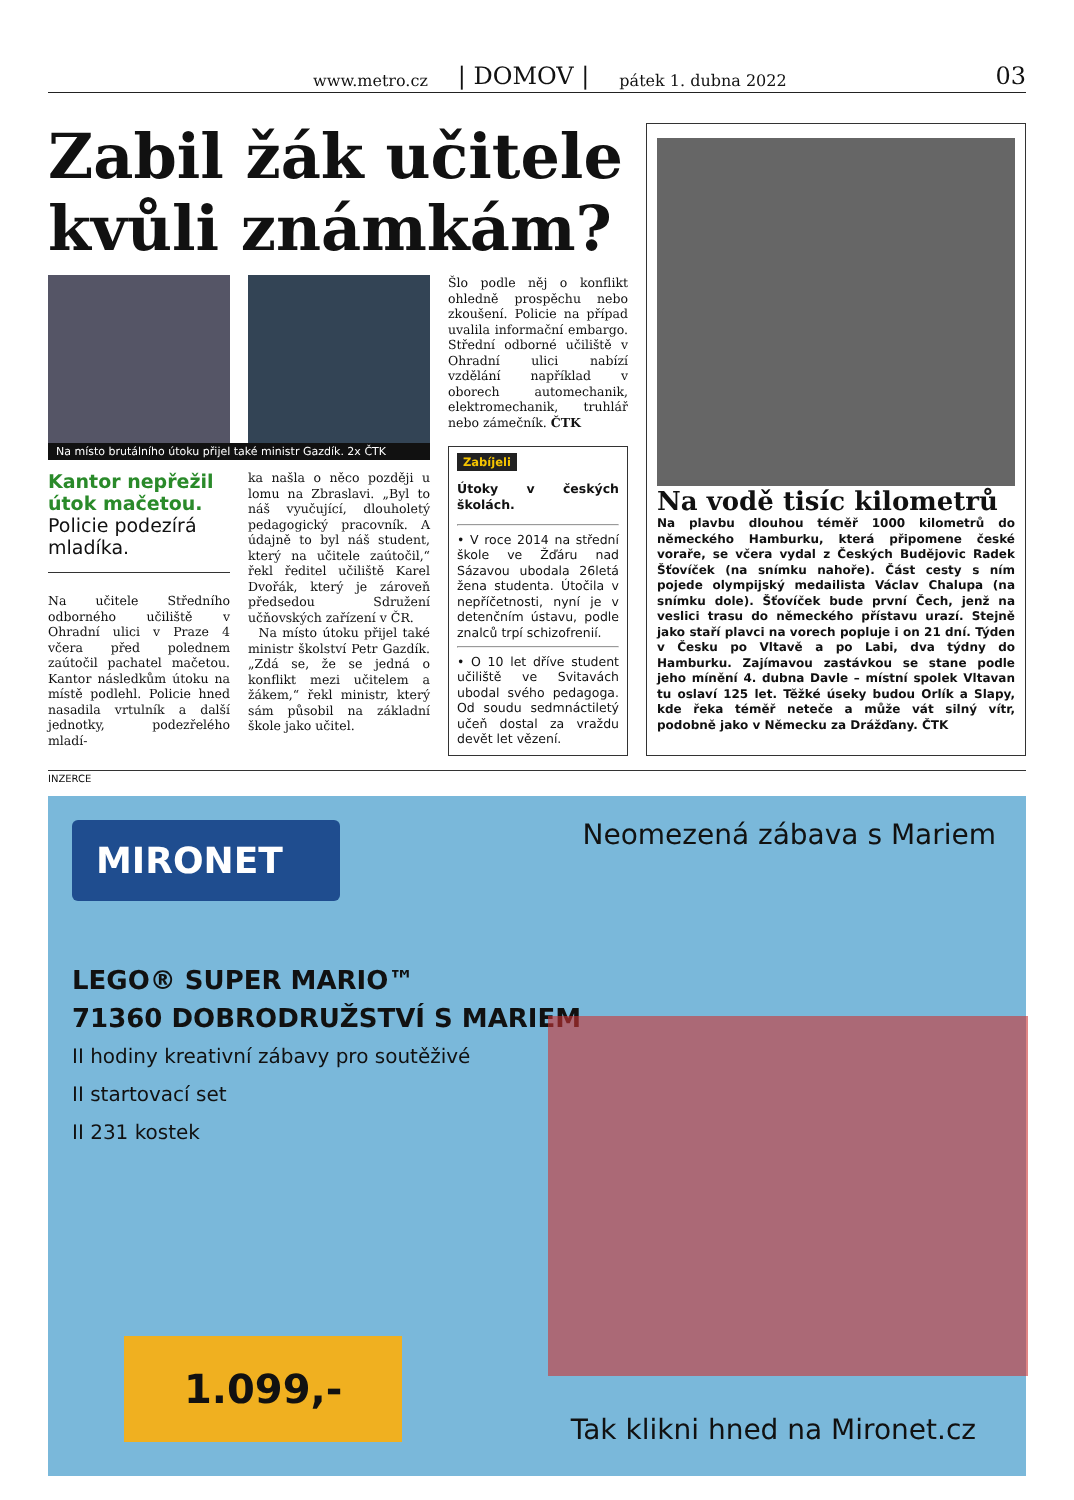www.metro.cz | DOMOV | pátek 1. dubna 2022 03
Zabil žák učitele kvůli známkám?
Na místo brutálního útoku přijel také ministr Gazdík. 2x ČTK
Kantor nepřežil útok mačetou.
Policie podezírá mladíka.
Na učitele Středního odborného učiliště v Ohradní ulici v Praze 4 včera před polednem zaútočil pachatel mačetou. Kantor následkům útoku na místě podlehl. Policie hned nasadila vrtulník a další jednotky, podezřelého mladí-
ka našla o něco později u lomu na Zbraslavi. „Byl to náš vyučující, dlouholetý pedagogický pracovník. A údajně to byl náš student, který na učitele zaútočil,“ řekl ředitel učiliště Karel Dvořák, který je zároveň předsedou Sdružení učňovských zařízení v ČR.
Na místo útoku přijel také ministr školství Petr Gazdík. „Zdá se, že se jedná o konflikt mezi učitelem a žákem,“ řekl ministr, který sám působil na základní škole jako učitel.
Šlo podle něj o konflikt ohledně prospěchu nebo zkoušení. Policie na případ uvalila informační embargo. Střední odborné učiliště v Ohradní ulici nabízí vzdělání například v oborech automechanik, elektromechanik, truhlář nebo zámečník. ČTK
Zabíjeli
Útoky v českých školách.
• V roce 2014 na střední škole ve Žďáru nad Sázavou ubodala 26letá žena studenta. Útočila v nepříčetnosti, nyní je v detenčním ústavu, podle znalců trpí schizofrenií.
• O 10 let dříve student učiliště ve Svitavách ubodal svého pedagoga. Od soudu sedmnáctiletý učeň dostal za vraždu devět let vězení.
Na vodě tisíc kilometrů
Na plavbu dlouhou téměř 1000 kilometrů do německého Hamburku, která připomene české voraře, se včera vydal z Českých Budějovic Radek Šťovíček (na snímku nahoře). Část cesty s ním pojede olympijský medailista Václav Chalupa (na snímku dole). Šťovíček bude první Čech, jenž na veslici trasu do německého přístavu urazí. Stejně jako staří plavci na vorech popluje i on 21 dní. Týden v Česku po Vltavě a po Labi, dva týdny do Hamburku. Zajímavou zastávkou se stane podle jeho mínění 4. dubna Davle – místní spolek Vltavan tu oslaví 125 let. Těžké úseky budou Orlík a Slapy, kde řeka téměř neteče a může vát silný vítr, podobně jako v Německu za Drážďany. ČTK
INZERCE
Neomezená zábava s Mariem
MIRONET
LEGO® SUPER MARIO™
71360 DOBRODRUŽSTVÍ S MARIEM
II hodiny kreativní zábavy pro soutěživé
II startovací set
II 231 kostek
1.099,-
Tak klikni hned na Mironet.cz